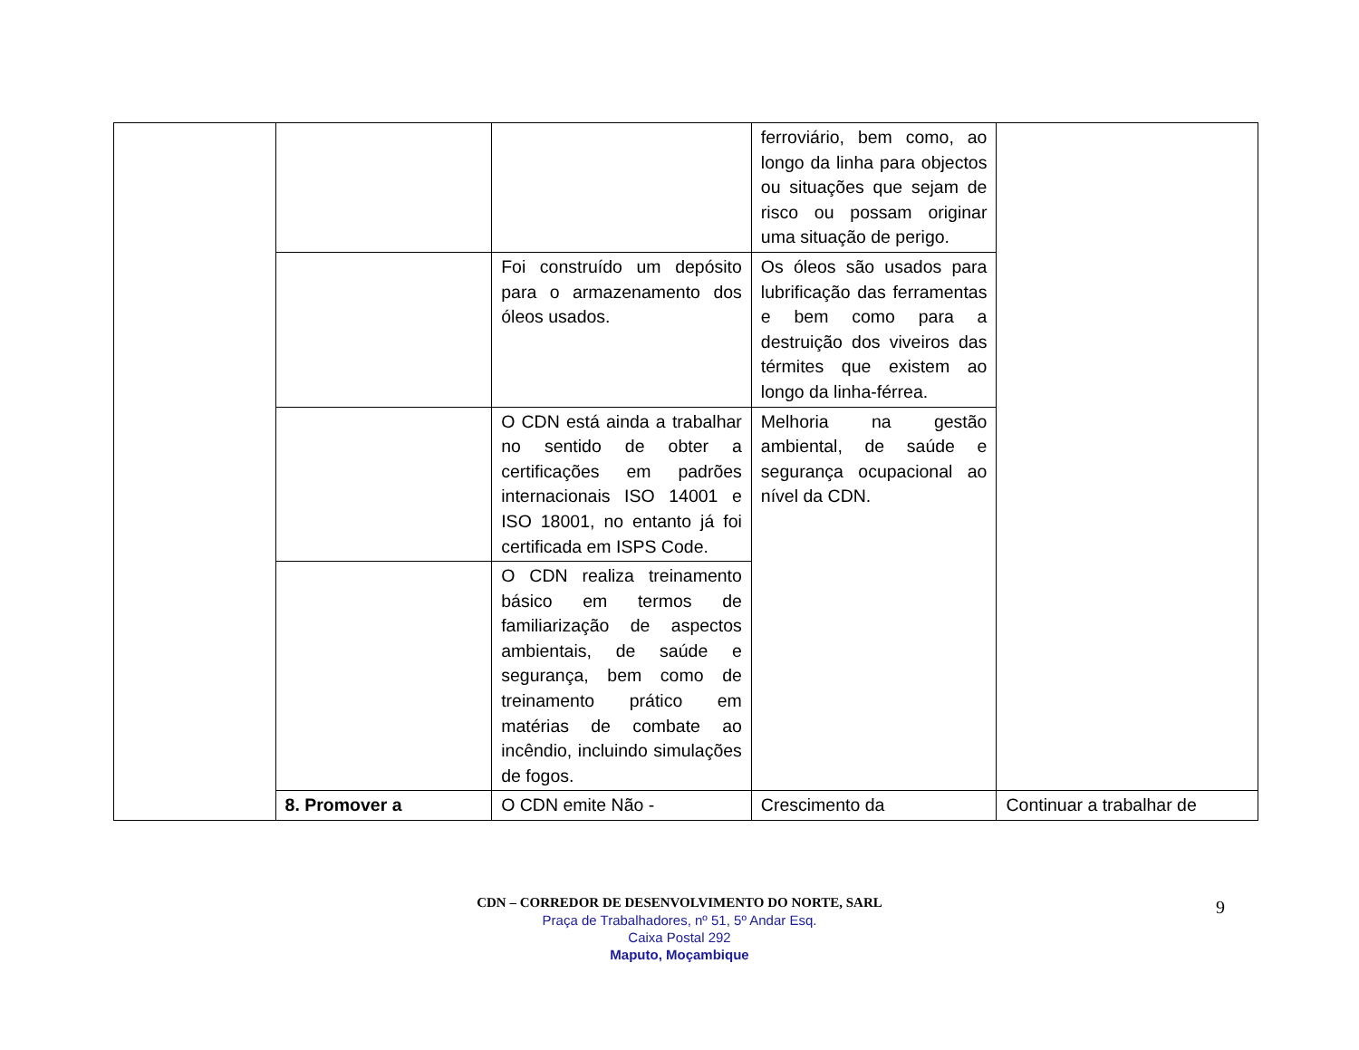| | | | ferroviário, bem como, ao longo da linha para objectos ou situações que sejam de risco ou possam originar uma situação de perigo. | |
| | | Foi construído um depósito para o armazenamento dos óleos usados. | Os óleos são usados para lubrificação das ferramentas e bem como para a destruição dos viveiros das térmites que existem ao longo da linha-férrea. | |
| | | O CDN está ainda a trabalhar no sentido de obter a certificações em padrões internacionais ISO 14001 e ISO 18001, no entanto já foi certificada em ISPS Code. | Melhoria na gestão ambiental, de saúde e segurança ocupacional ao nível da CDN. | |
| | | O CDN realiza treinamento básico em termos de familiarização de aspectos ambientais, de saúde e segurança, bem como de treinamento prático em matérias de combate ao incêndio, incluindo simulações de fogos. | | |
| | 8. Promover a | O CDN emite Não - | Crescimento da | Continuar a trabalhar de |
CDN – CORREDOR DE DESENVOLVIMENTO DO NORTE, SARL
Praça de Trabalhadores, nº 51, 5º Andar Esq.
Caixa Postal 292
Maputo, Moçambique
9